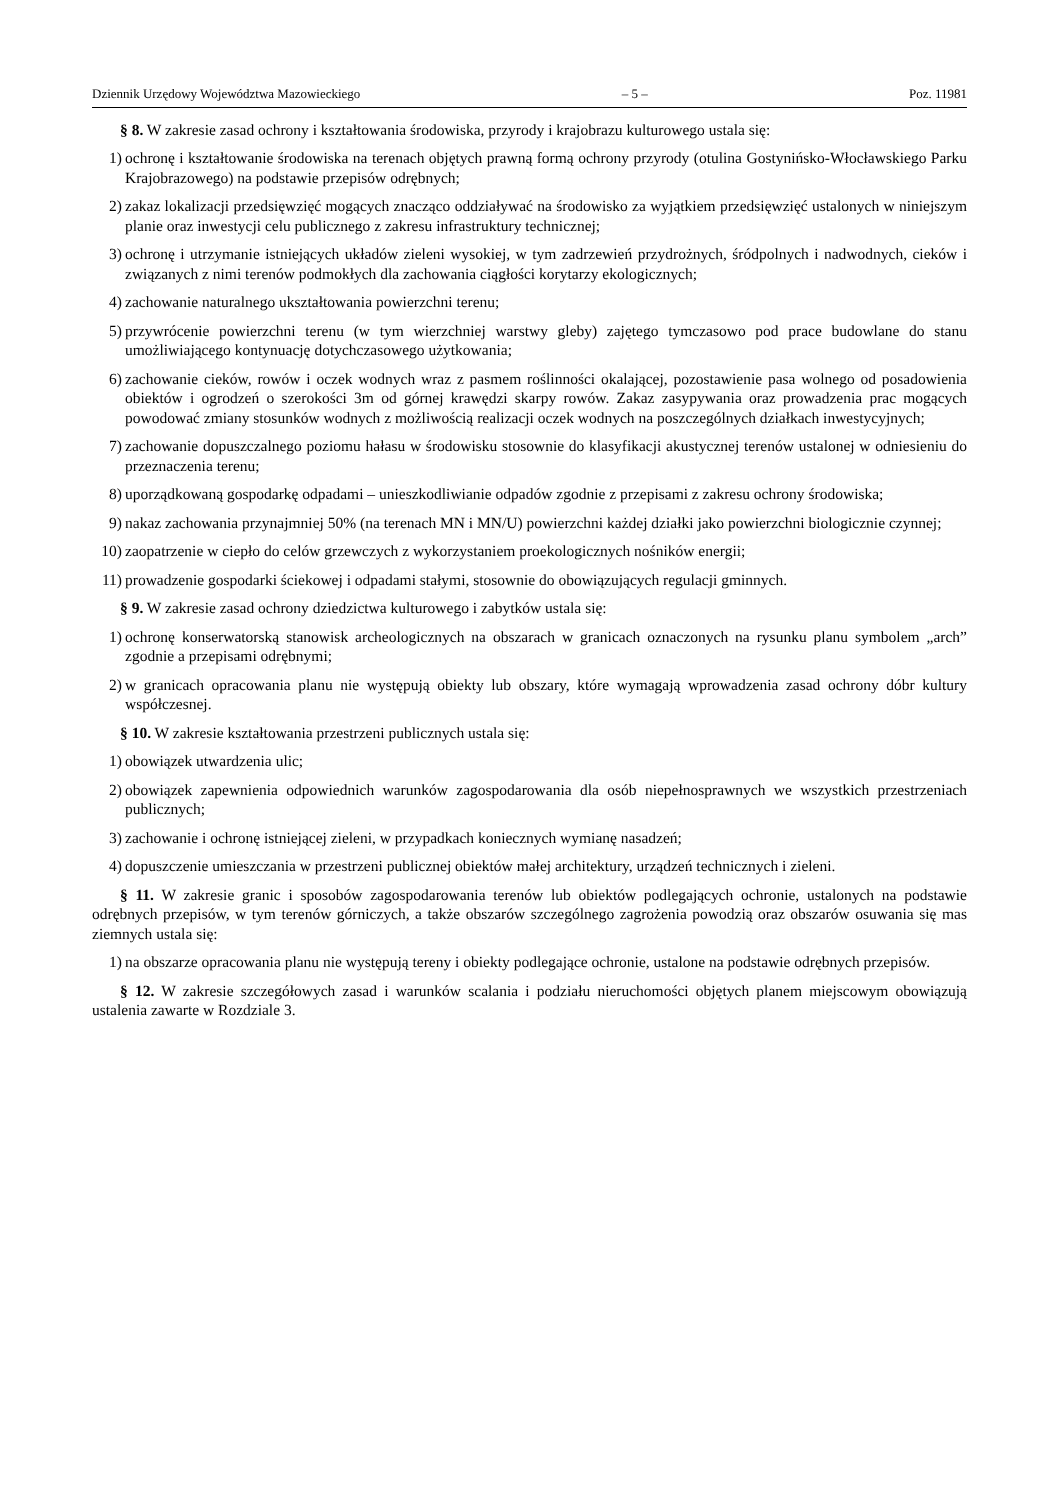Dziennik Urzędowy Województwa Mazowieckiego – 5 – Poz. 11981
§ 8. W zakresie zasad ochrony i kształtowania środowiska, przyrody i krajobrazu kulturowego ustala się:
1) ochronę i kształtowanie środowiska na terenach objętych prawną formą ochrony przyrody (otulina Gostynińsko-Włocławskiego Parku Krajobrazowego) na podstawie przepisów odrębnych;
2) zakaz lokalizacji przedsięwzięć mogących znacząco oddziaływać na środowisko za wyjątkiem przedsięwzięć ustalonych w niniejszym planie oraz inwestycji celu publicznego z zakresu infrastruktury technicznej;
3) ochronę i utrzymanie istniejących układów zieleni wysokiej, w tym zadrzewień przydrożnych, śródpolnych i nadwodnych, cieków i związanych z nimi terenów podmokłych dla zachowania ciągłości korytarzy ekologicznych;
4) zachowanie naturalnego ukształtowania powierzchni terenu;
5) przywrócenie powierzchni terenu (w tym wierzchniej warstwy gleby) zajętego tymczasowo pod prace budowlane do stanu umożliwiającego kontynuację dotychczasowego użytkowania;
6) zachowanie cieków, rowów i oczek wodnych wraz z pasmem roślinności okalającej, pozostawienie pasa wolnego od posadowienia obiektów i ogrodzeń o szerokości 3m od górnej krawędzi skarpy rowów. Zakaz zasypywania oraz prowadzenia prac mogących powodować zmiany stosunków wodnych z możliwością realizacji oczek wodnych na poszczególnych działkach inwestycyjnych;
7) zachowanie dopuszczalnego poziomu hałasu w środowisku stosownie do klasyfikacji akustycznej terenów ustalonej w odniesieniu do przeznaczenia terenu;
8) uporządkowaną gospodarkę odpadami – unieszkodliwianie odpadów zgodnie z przepisami z zakresu ochrony środowiska;
9) nakaz zachowania przynajmniej 50% (na terenach MN i MN/U) powierzchni każdej działki jako powierzchni biologicznie czynnej;
10) zaopatrzenie w ciepło do celów grzewczych z wykorzystaniem proekologicznych nośników energii;
11) prowadzenie gospodarki ściekowej i odpadami stałymi, stosownie do obowiązujących regulacji gminnych.
§ 9. W zakresie zasad ochrony dziedzictwa kulturowego i zabytków ustala się:
1) ochronę konserwatorską stanowisk archeologicznych na obszarach w granicach oznaczonych na rysunku planu symbolem „arch” zgodnie a przepisami odrębnymi;
2) w granicach opracowania planu nie występują obiekty lub obszary, które wymagają wprowadzenia zasad ochrony dóbr kultury współczesnej.
§ 10. W zakresie kształtowania przestrzeni publicznych ustala się:
1) obowiązek utwardzenia ulic;
2) obowiązek zapewnienia odpowiednich warunków zagospodarowania dla osób niepełnosprawnych we wszystkich przestrzeniach publicznych;
3) zachowanie i ochronę istniejącej zieleni, w przypadkach koniecznych wymianę nasadzeń;
4) dopuszczenie umieszczania w przestrzeni publicznej obiektów małej architektury, urządzeń technicznych i zieleni.
§ 11. W zakresie granic i sposobów zagospodarowania terenów lub obiektów podlegających ochronie, ustalonych na podstawie odrębnych przepisów, w tym terenów górniczych, a także obszarów szczególnego zagrożenia powodzią oraz obszarów osuwania się mas ziemnych ustala się:
1) na obszarze opracowania planu nie występują tereny i obiekty podlegające ochronie, ustalone na podstawie odrębnych przepisów.
§ 12. W zakresie szczegółowych zasad i warunków scalania i podziału nieruchomości objętych planem miejscowym obowiązują ustalenia zawarte w Rozdziale 3.